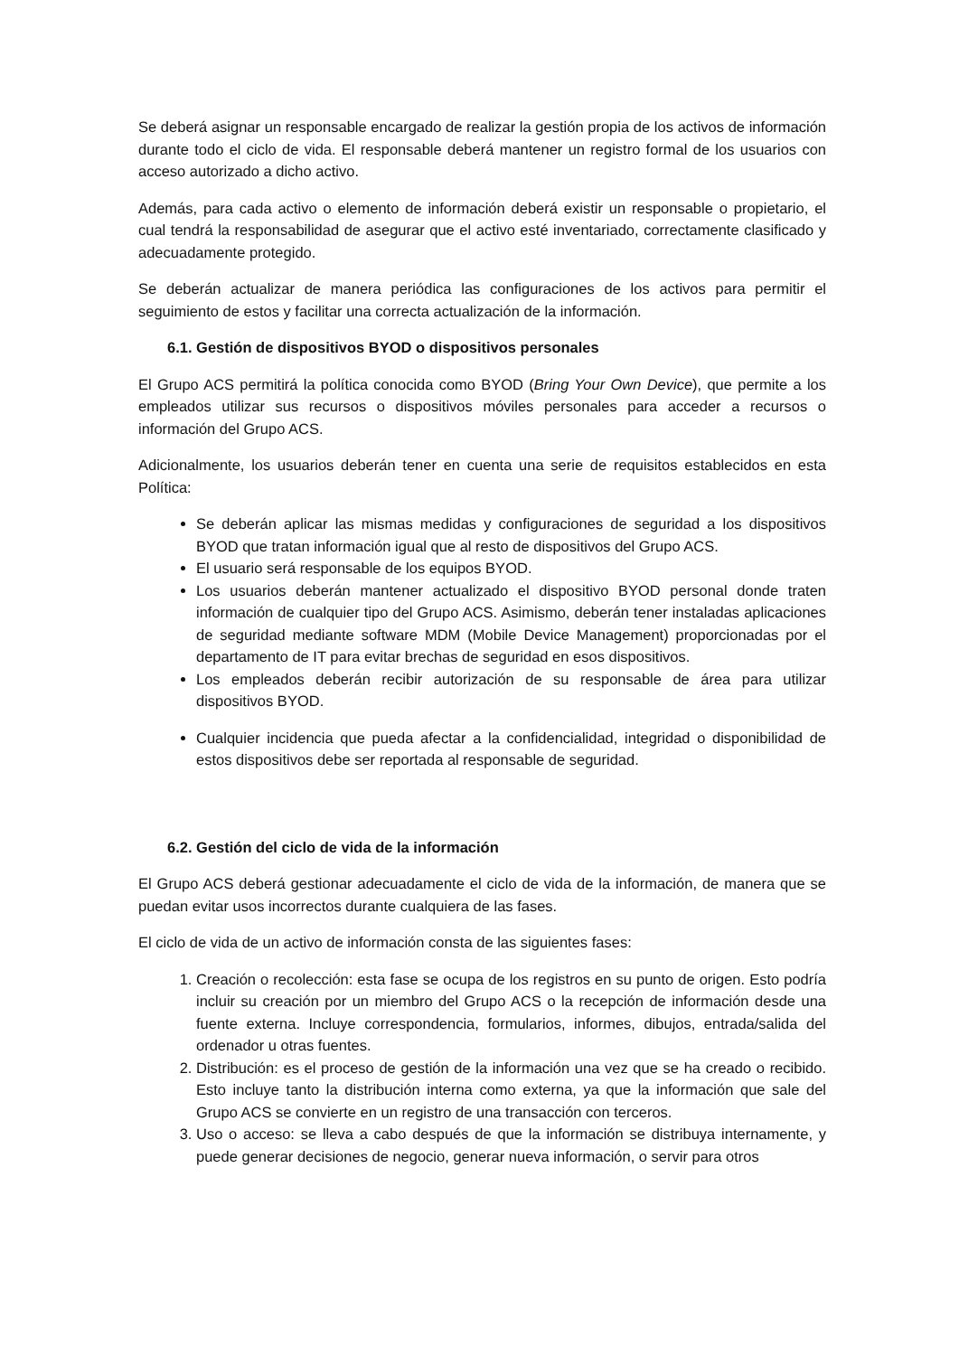Se deberá asignar un responsable encargado de realizar la gestión propia de los activos de información durante todo el ciclo de vida. El responsable deberá mantener un registro formal de los usuarios con acceso autorizado a dicho activo.
Además, para cada activo o elemento de información deberá existir un responsable o propietario, el cual tendrá la responsabilidad de asegurar que el activo esté inventariado, correctamente clasificado y adecuadamente protegido.
Se deberán actualizar de manera periódica las configuraciones de los activos para permitir el seguimiento de estos y facilitar una correcta actualización de la información.
6.1. Gestión de dispositivos BYOD o dispositivos personales
El Grupo ACS permitirá la política conocida como BYOD (Bring Your Own Device), que permite a los empleados utilizar sus recursos o dispositivos móviles personales para acceder a recursos o información del Grupo ACS.
Adicionalmente, los usuarios deberán tener en cuenta una serie de requisitos establecidos en esta Política:
Se deberán aplicar las mismas medidas y configuraciones de seguridad a los dispositivos BYOD que tratan información igual que al resto de dispositivos del Grupo ACS.
El usuario será responsable de los equipos BYOD.
Los usuarios deberán mantener actualizado el dispositivo BYOD personal donde traten información de cualquier tipo del Grupo ACS. Asimismo, deberán tener instaladas aplicaciones de seguridad mediante software MDM (Mobile Device Management) proporcionadas por el departamento de IT para evitar brechas de seguridad en esos dispositivos.
Los empleados deberán recibir autorización de su responsable de área para utilizar dispositivos BYOD.
Cualquier incidencia que pueda afectar a la confidencialidad, integridad o disponibilidad de estos dispositivos debe ser reportada al responsable de seguridad.
6.2. Gestión del ciclo de vida de la información
El Grupo ACS deberá gestionar adecuadamente el ciclo de vida de la información, de manera que se puedan evitar usos incorrectos durante cualquiera de las fases.
El ciclo de vida de un activo de información consta de las siguientes fases:
1. Creación o recolección: esta fase se ocupa de los registros en su punto de origen. Esto podría incluir su creación por un miembro del Grupo ACS o la recepción de información desde una fuente externa. Incluye correspondencia, formularios, informes, dibujos, entrada/salida del ordenador u otras fuentes.
2. Distribución: es el proceso de gestión de la información una vez que se ha creado o recibido. Esto incluye tanto la distribución interna como externa, ya que la información que sale del Grupo ACS se convierte en un registro de una transacción con terceros.
3. Uso o acceso: se lleva a cabo después de que la información se distribuya internamente, y puede generar decisiones de negocio, generar nueva información, o servir para otros